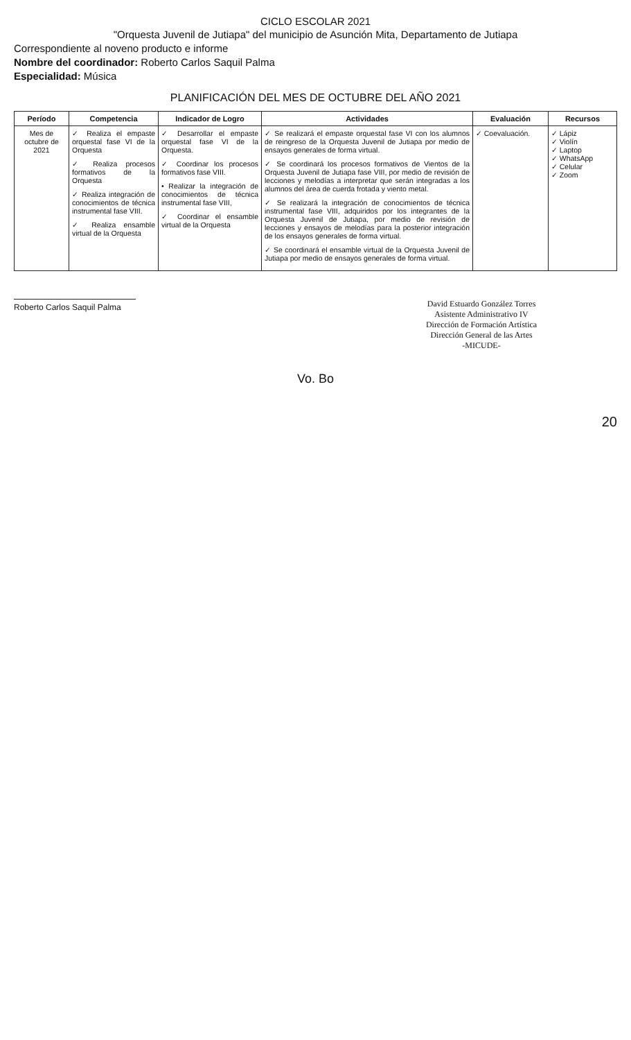CICLO ESCOLAR 2021
"Orquesta Juvenil de Jutiapa" del municipio de Asunción Mita, Departamento de Jutiapa
Correspondiente al noveno producto e informe
Nombre del coordinador: Roberto Carlos Saquil Palma
Especialidad: Música
PLANIFICACIÓN DEL MES DE OCTUBRE DEL AÑO 2021
| Período | Competencia | Indicador de Logro | Actividades | Evaluación | Recursos |
| --- | --- | --- | --- | --- | --- |
| Mes de octubre de 2021 | ✓ Realiza el empaste orquestal fase VI de la Orquesta ✓ Realiza procesos formativos de la Orquesta ✓ Realiza integración de conocimientos de técnica instrumental fase VIII. ✓ Realiza ensamble virtual de la Orquesta | ✓ Desarrollar el empaste orquestal fase VI de la Orquesta. ✓ Coordinar los procesos formativos fase VIII. • Realizar la integración de conocimientos de técnica instrumental fase VIII, ✓ Coordinar el ensamble virtual de la Orquesta | ✓ Se realizará el empaste orquestal fase VI con los alumnos de reingreso de la Orquesta Juvenil de Jutiapa por medio de ensayos generales de forma virtual. ✓ Se coordinará los procesos formativos de Vientos de la Orquesta Juvenil de Jutiapa fase VIII, por medio de revisión de lecciones y melodías a interpretar que serán integradas a los alumnos del área de cuerda frotada y viento metal. ✓ Se realizará la integración de conocimientos de técnica instrumental fase VIII, adquiridos por los integrantes de la Orquesta Juvenil de Jutiapa, por medio de revisión de lecciones y ensayos de melodías para la posterior integración de los ensayos generales de forma virtual. ✓ Se coordinará el ensamble virtual de la Orquesta Juvenil de Jutiapa por medio de ensayos generales de forma virtual. | ✓ Coevaluación. | ✓ Lápiz ✓ Violín ✓ Laptop ✓ WhatsApp ✓ Celular ✓ Zoom |
Roberto Carlos Saquil Palma
David Estuardo González Torres
Asistente Administrativo IV
Dirección de Formación Artística
Dirección General de las Artes
-MICUDE-
Vo. Bo
20